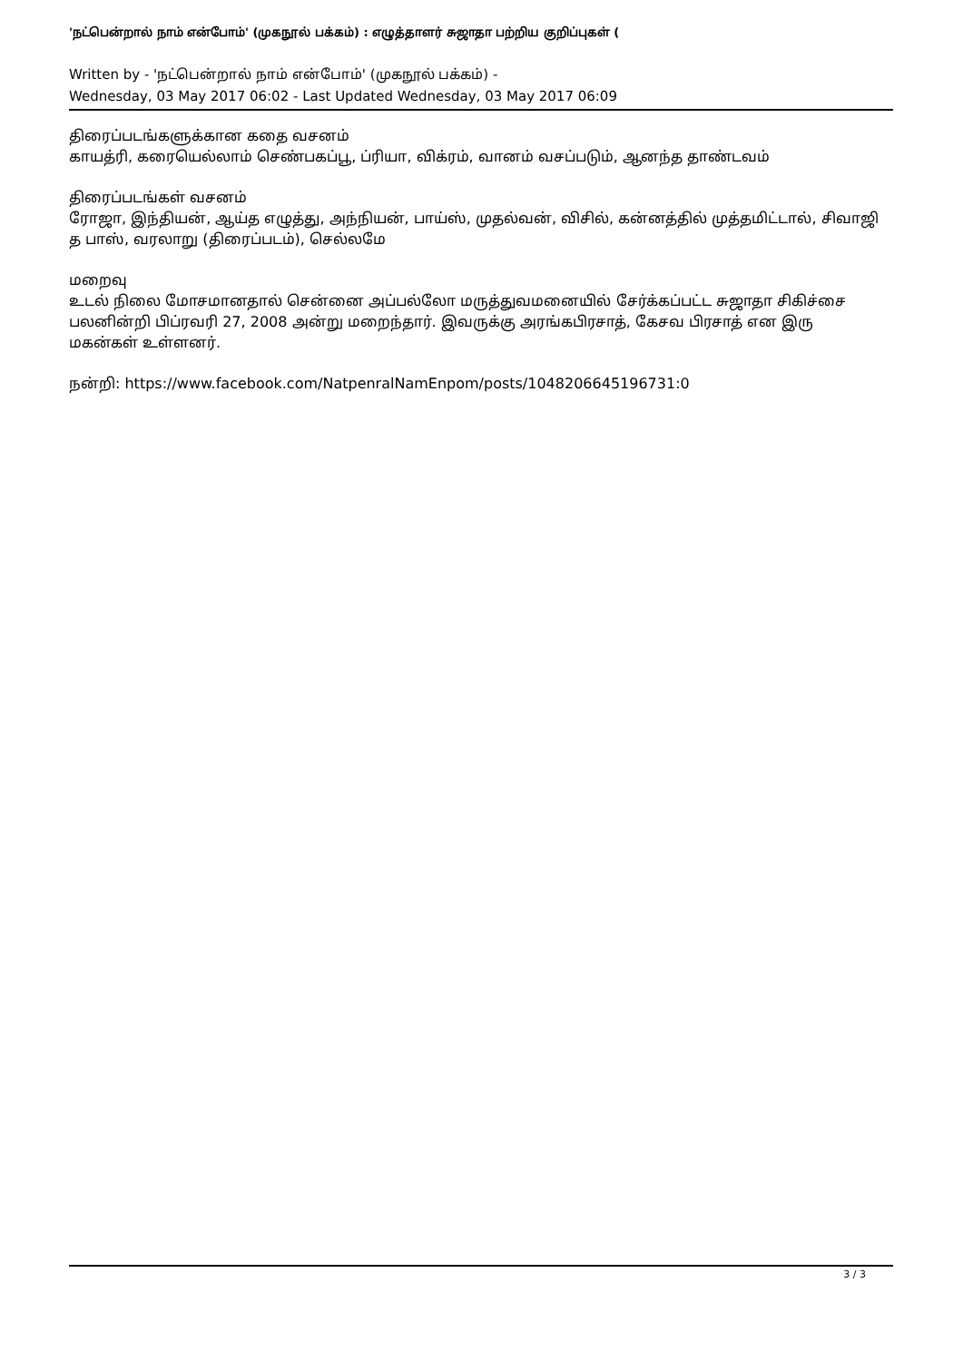'நட்பென்றால் நாம் என்போம்' (முகநூல் பக்கம்) : எழுத்தாளர் சுஜாதா பற்றிய குறிப்புகள் (
Written by - 'நட்பென்றால் நாம் என்போம்' (முகநூல் பக்கம்) -
Wednesday, 03 May 2017 06:02 - Last Updated Wednesday, 03 May 2017 06:09
திரைப்படங்களுக்கான கதை வசனம்
காயத்ரி, கரையெல்லாம் செண்பகப்பூ, ப்ரியா, விக்ரம், வானம் வசப்படும், ஆனந்த தாண்டவம்
திரைப்படங்கள் வசனம்
ரோஜா, இந்தியன், ஆய்த எழுத்து, அந்நியன், பாய்ஸ், முதல்வன், விசில், கன்னத்தில் முத்தமிட்டால், சிவாஜி த பாஸ், வரலாறு (திரைப்படம்), செல்லமே
மறைவு
உடல் நிலை மோசமானதால் சென்னை அப்பல்லோ மருத்துவமனையில் சேர்க்கப்பட்ட சுஜாதா சிகிச்சை பலனின்றி பிப்ரவரி 27, 2008 அன்று மறைந்தார். இவருக்கு அரங்கபிரசாத், கேசவ பிரசாத் என இரு மகன்கள் உள்ளனர்.
நன்றி: https://www.facebook.com/NatpenralNamEnpom/posts/1048206645196731:0
3 / 3